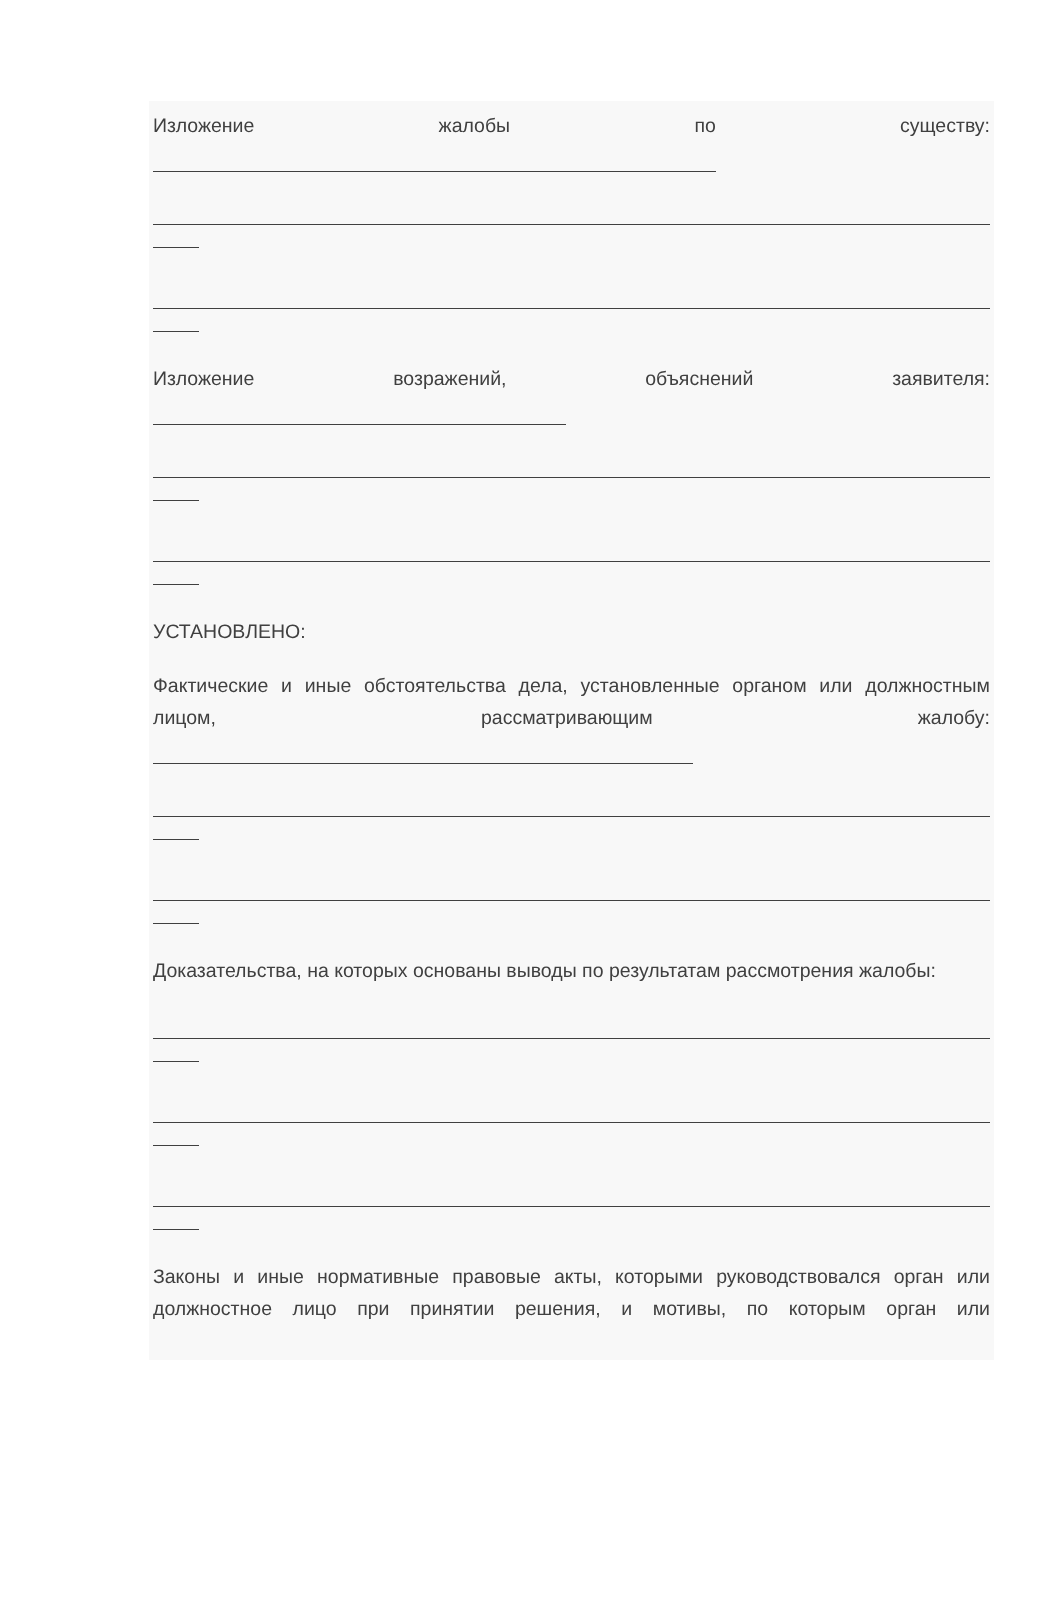Изложение жалобы по существу:
Изложение возражений, объяснений заявителя:
УСТАНОВЛЕНО:
Фактические и иные обстоятельства дела, установленные органом или должностным лицом, рассматривающим жалобу:
Доказательства, на которых основаны выводы по результатам рассмотрения жалобы:
Законы и иные нормативные правовые акты, которыми руководствовался орган или должностное лицо при принятии решения, и мотивы, по которым орган или